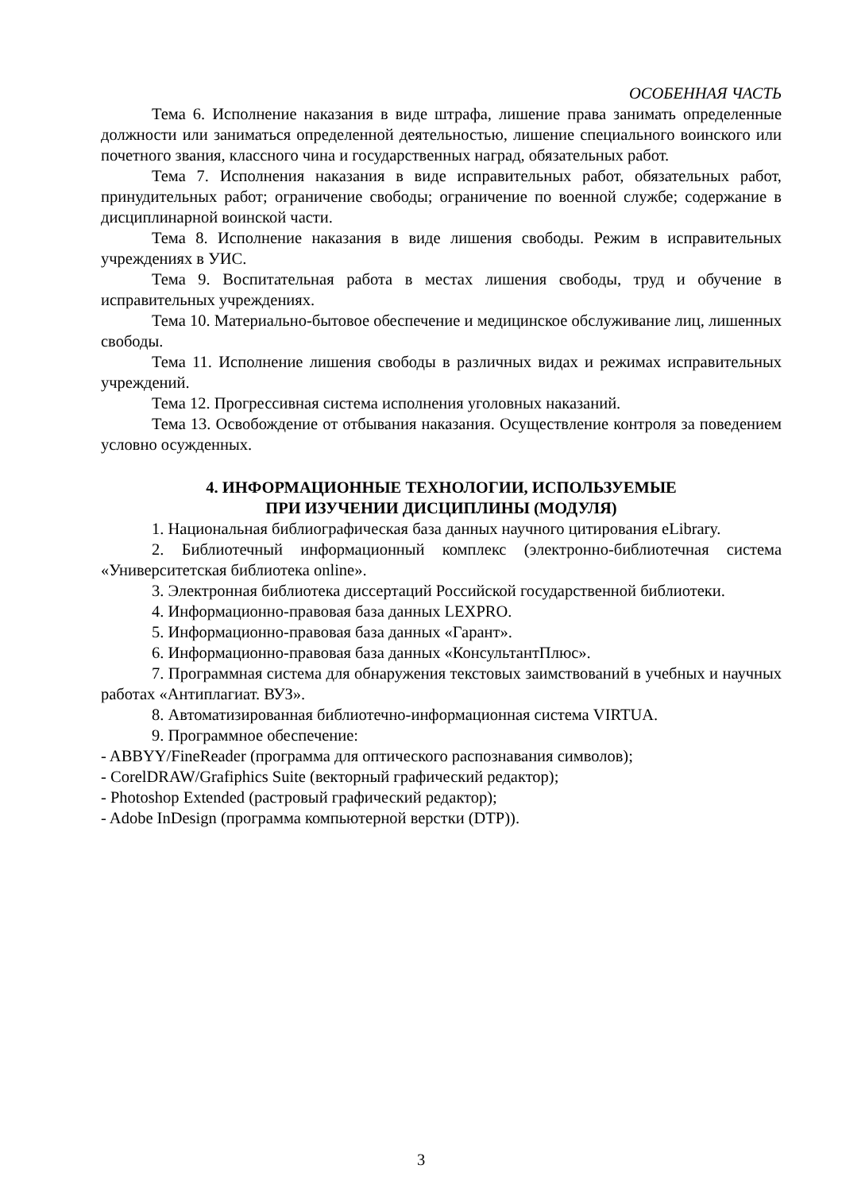ОСОБЕННАЯ ЧАСТЬ
Тема 6. Исполнение наказания в виде штрафа, лишение права занимать определенные должности или заниматься определенной деятельностью, лишение специального воинского или почетного звания, классного чина и государственных наград, обязательных работ.
Тема 7. Исполнения наказания в виде исправительных работ, обязательных работ, принудительных работ; ограничение свободы; ограничение по военной службе; содержание в дисциплинарной воинской части.
Тема 8. Исполнение наказания в виде лишения свободы. Режим в исправительных учреждениях в УИС.
Тема 9. Воспитательная работа в местах лишения свободы, труд и обучение в исправительных учреждениях.
Тема 10. Материально-бытовое обеспечение и медицинское обслуживание лиц, лишенных свободы.
Тема 11. Исполнение лишения свободы в различных видах и режимах исправительных учреждений.
Тема 12. Прогрессивная система исполнения уголовных наказаний.
Тема 13. Освобождение от отбывания наказания. Осуществление контроля за поведением условно осужденных.
4. ИНФОРМАЦИОННЫЕ ТЕХНОЛОГИИ, ИСПОЛЬЗУЕМЫЕ
ПРИ ИЗУЧЕНИИ ДИСЦИПЛИНЫ (МОДУЛЯ)
1. Национальная библиографическая база данных научного цитирования eLibrary.
2. Библиотечный информационный комплекс (электронно-библиотечная система «Университетская библиотека online».
3. Электронная библиотека диссертаций Российской государственной библиотеки.
4. Информационно-правовая база данных LEXPRO.
5. Информационно-правовая база данных «Гарант».
6. Информационно-правовая база данных «КонсультантПлюс».
7. Программная система для обнаружения текстовых заимствований в учебных и научных работах «Антиплагиат. ВУЗ».
8. Автоматизированная библиотечно-информационная система VIRTUA.
9. Программное обеспечение:
- ABBYY/FineReader (программа для оптического распознавания символов);
- CorelDRAW/Grafiphics Suite (векторный графический редактор);
- Photoshop Extended (растровый графический редактор);
- Adobe InDesign (программа компьютерной верстки (DTP)).
3